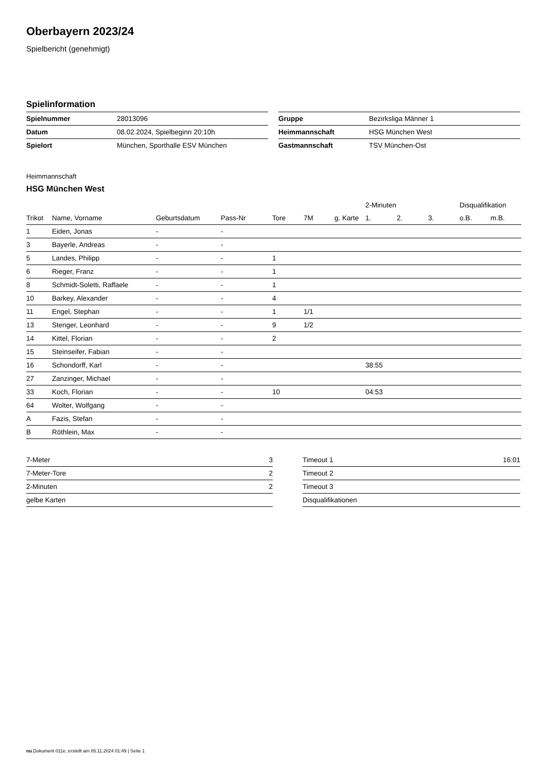Oberbayern 2023/24
Spielbericht (genehmigt)
Spielinformation
| Spielnummer | 28013096 |
| Datum | 08.02.2024, Spielbeginn 20:10h |
| Spielort | München, Sporthalle ESV München |
| Gruppe | Bezirksliga Männer 1 |
| Heimmannschaft | HSG München West |
| Gastmannschaft | TSV München-Ost |
Heimmannschaft
HSG München West
| | | | | | | | 2-Minuten | | | Disqualifikation | |
| --- | --- | --- | --- | --- | --- | --- | --- | --- | --- | --- | --- |
| Trikot | Name, Vorname | Geburtsdatum | Pass-Nr | Tore | 7M | g. Karte | 1. | 2. | 3. | o.B. | m.B. |
| 1 | Eiden, Jonas | - | - | | | | | | | | |
| 3 | Bayerle, Andreas | - | - | | | | | | | | |
| 5 | Landes, Philipp | - | - | 1 | | | | | | | |
| 6 | Rieger, Franz | - | - | 1 | | | | | | | |
| 8 | Schmidt-Soletti, Raffaele | - | - | 1 | | | | | | | |
| 10 | Barkey, Alexander | - | - | 4 | | | | | | | |
| 11 | Engel, Stephan | - | - | 1 | 1/1 | | | | | | |
| 13 | Stenger, Leonhard | - | - | 9 | 1/2 | | | | | | |
| 14 | Kittel, Florian | - | - | 2 | | | | | | | |
| 15 | Steinseifer, Fabian | - | - | | | | | | | | |
| 16 | Schondorff, Karl | - | - | | | | 38:55 | | | | |
| 27 | Zanzinger, Michael | - | - | | | | | | | | |
| 33 | Koch, Florian | - | - | 10 | | | 04:53 | | | | |
| 64 | Wolter, Wolfgang | - | - | | | | | | | | |
| A | Fazis, Stefan | - | - | | | | | | | | |
| B | Röthlein, Max | - | - | | | | | | | | |
| 7-Meter | 3 |
| 7-Meter-Tore | 2 |
| 2-Minuten | 2 |
| gelbe Karten | |
| Timeout 1 | 16:01 |
| Timeout 2 | |
| Timeout 3 | |
| Disqualifikationen | |
nu.Dokument 011e, erstellt am 05.11.2024 01:49 | Seite 1